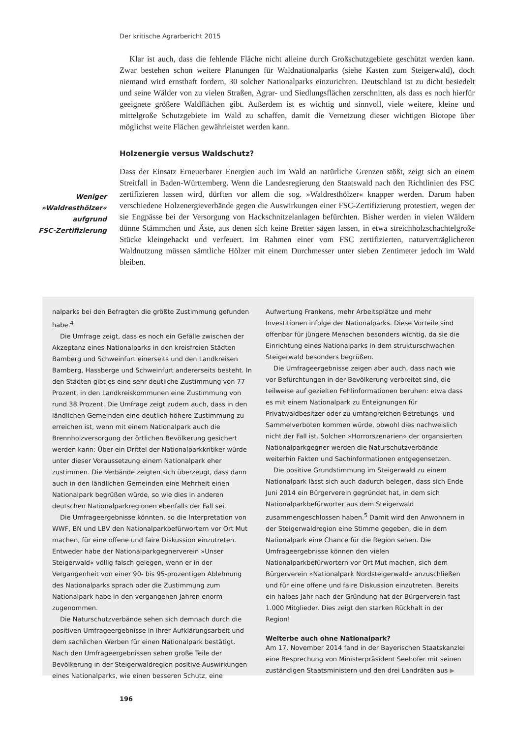Der kritische Agrarbericht 2015
Klar ist auch, dass die fehlende Fläche nicht alleine durch Großschutzgebiete geschützt werden kann. Zwar bestehen schon weitere Planungen für Waldnationalparks (siehe Kasten zum Steigerwald), doch niemand wird ernsthaft fordern, 30 solcher Nationalparks einzurichten. Deutschland ist zu dicht besiedelt und seine Wälder von zu vielen Straßen, Agrar- und Siedlungsflächen zerschnitten, als dass es noch hierfür geeignete größere Waldflächen gibt. Außerdem ist es wichtig und sinnvoll, viele weitere, kleine und mittelgroße Schutzgebiete im Wald zu schaffen, damit die Vernetzung dieser wichtigen Biotope über möglichst weite Flächen gewährleistet werden kann.
Holzenergie versus Waldschutz?
Dass der Einsatz Erneuerbarer Energien auch im Wald an natürliche Grenzen stößt, zeigt sich an einem Streitfall in Baden-Württemberg. Wenn die Landesregierung den Staatswald nach den Richtlinien des FSC zertifizieren lassen wird, dürften vor allem die sog. »Waldresthölzer« knapper werden. Darum haben verschiedene Holzenergieverbände gegen die Auswirkungen einer FSC-Zertifizierung protestiert, wegen der sie Engpässe bei der Versorgung von Hackschnitzelanlagen befürchten. Bisher werden in vielen Wäldern dünne Stämmchen und Äste, aus denen sich keine Bretter sägen lassen, in etwa streichholzschachtelgroße Stücke kleingehackt und verfeuert. Im Rahmen einer vom FSC zertifizierten, naturverträglicheren Waldnutzung müssen sämtliche Hölzer mit einem Durchmesser unter sieben Zentimeter jedoch im Wald bleiben.
Weniger
»Waldresthölzer«
aufgrund
FSC-Zertifizierung
nalparks bei den Befragten die größte Zustimmung gefunden habe.<sup>4</sup>
Die Umfrage zeigt, dass es noch ein Gefälle zwischen der Akzeptanz eines Nationalparks in den kreisfreien Städten Bamberg und Schweinfurt einerseits und den Landkreisen Bamberg, Hassberge und Schweinfurt andererseits besteht. In den Städten gibt es eine sehr deutliche Zustimmung von 77 Prozent, in den Landkreiskommunen eine Zustimmung von rund 38 Prozent. Die Umfrage zeigt zudem auch, dass in den ländlichen Gemeinden eine deutlich höhere Zustimmung zu erreichen ist, wenn mit einem Nationalpark auch die Brennholzversorgung der örtlichen Bevölkerung gesichert werden kann: Über ein Drittel der Nationalparkkritiker würde unter dieser Voraussetzung einem Nationalpark eher zustimmen. Die Verbände zeigten sich überzeugt, dass dann auch in den ländlichen Gemeinden eine Mehrheit einen Nationalpark begrüßen würde, so wie dies in anderen deutschen Nationalparkregionen ebenfalls der Fall sei.
Die Umfrageergebnisse könnten, so die Interpretation von WWF, BN und LBV den Nationalparkbefürwortern vor Ort Mut machen, für eine offene und faire Diskussion einzutreten. Entweder habe der Nationalparkgegnerverein »Unser Steigerwald« völlig falsch gelegen, wenn er in der Vergangenheit von einer 90- bis 95-prozentigen Ablehnung des Nationalparks sprach oder die Zustimmung zum Nationalpark habe in den vergangenen Jahren enorm zugenommen.
Die Naturschutzverbände sehen sich demnach durch die positiven Umfrageergebnisse in ihrer Aufklärungsarbeit und dem sachlichen Werben für einen Nationalpark bestätigt. Nach den Umfrageergebnissen sehen große Teile der Bevölkerung in der Steigerwaldregion positive Auswirkungen eines Nationalparks, wie einen besseren Schutz, eine Aufwertung Frankens, mehr Arbeitsplätze und mehr Investitionen infolge der Nationalparks. Diese Vorteile sind offenbar für jüngere Menschen besonders wichtig, da sie die Einrichtung eines Nationalparks in dem strukturschwachen Steigerwald besonders begrüßen.
Die Umfrageergebnisse zeigen aber auch, dass nach wie vor Befürchtungen in der Bevölkerung verbreitet sind, die teilweise auf gezielten Fehlinformationen beruhen: etwa dass es mit einem Nationalpark zu Enteignungen für Privatwaldbesitzer oder zu umfangreichen Betretungs- und Sammelverboten kommen würde, obwohl dies nachweislich nicht der Fall ist. Solchen »Horrorszenarien« der organsierten Nationalparkgegner werden die Naturschutzverbände weiterhin Fakten und Sachinformationen entgegensetzen.
Die positive Grundstimmung im Steigerwald zu einem Nationalpark lässt sich auch dadurch belegen, dass sich Ende Juni 2014 ein Bürgerverein gegründet hat, in dem sich Nationalparkbefürworter aus dem Steigerwald zusammengeschlossen haben.<sup>5</sup> Damit wird den Anwohnern in der Steigerwaldregion eine Stimme gegeben, die in dem Nationalpark eine Chance für die Region sehen. Die Umfrageergebnisse können den vielen Nationalparkbefürwortern vor Ort Mut machen, sich dem Bürgerverein »Nationalpark Nordsteigerwald« anzuschließen und für eine offene und faire Diskussion einzutreten. Bereits ein halbes Jahr nach der Gründung hat der Bürgerverein fast 1.000 Mitglieder. Dies zeigt den starken Rückhalt in der Region!
Welterbe auch ohne Nationalpark?
Am 17. November 2014 fand in der Bayerischen Staatskanzlei eine Besprechung von Ministerpräsident Seehofer mit seinen zuständigen Staatsministern und den drei Landräten aus ▶
196